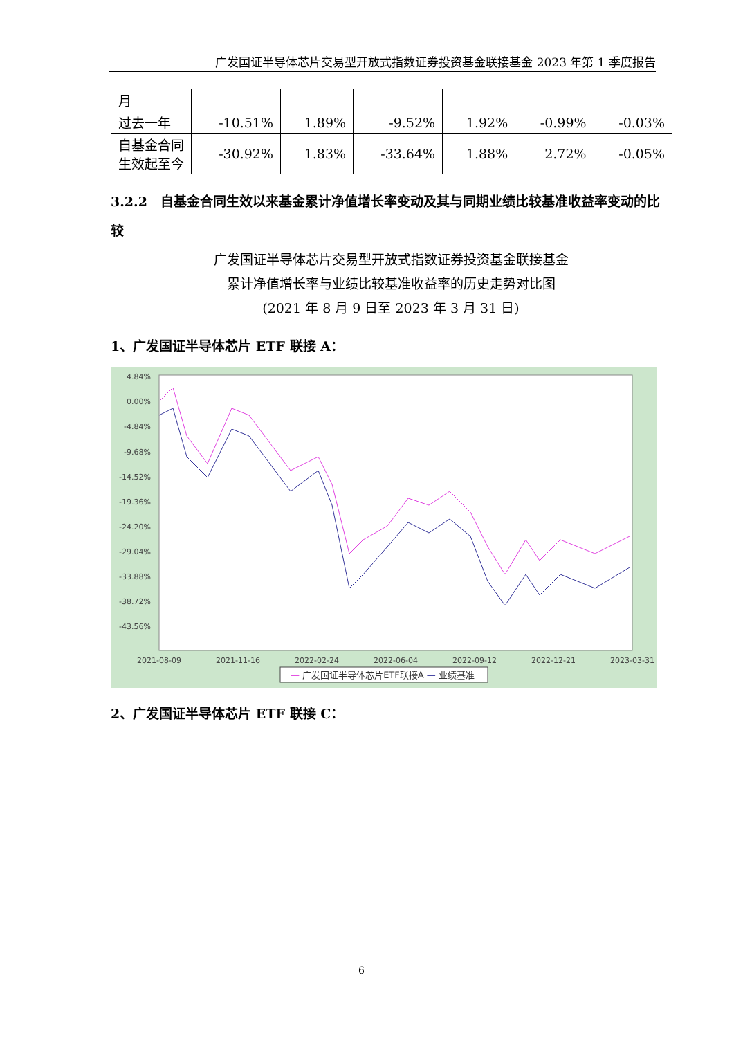广发国证半导体芯片交易型开放式指数证券投资基金联接基金 2023 年第 1 季度报告
| 月 | | | | | | |
| 过去一年 | -10.51% | 1.89% | -9.52% | 1.92% | -0.99% | -0.03% |
| 自基金合同生效起至今 | -30.92% | 1.83% | -33.64% | 1.88% | 2.72% | -0.05% |
3.2.2　自基金合同生效以来基金累计净值增长率变动及其与同期业绩比较基准收益率变动的比较
广发国证半导体芯片交易型开放式指数证券投资基金联接基金
累计净值增长率与业绩比较基准收益率的历史走势对比图
(2021 年 8 月 9 日至 2023 年 3 月 31 日)
1、广发国证半导体芯片 ETF 联接 A：
4.84%
0.00%
-4.84%
-9.68%
-14.52%
-19.36%
-24.20%
-29.04%
-33.88%
-38.72%
-43.56%
2021-08-09
2021-11-16
2022-02-24
2022-06-04
2022-09-12
2022-12-21
2023-03-31
— 广发国证半导体芯片ETF联接A — 业绩基准
2、广发国证半导体芯片 ETF 联接 C：
6